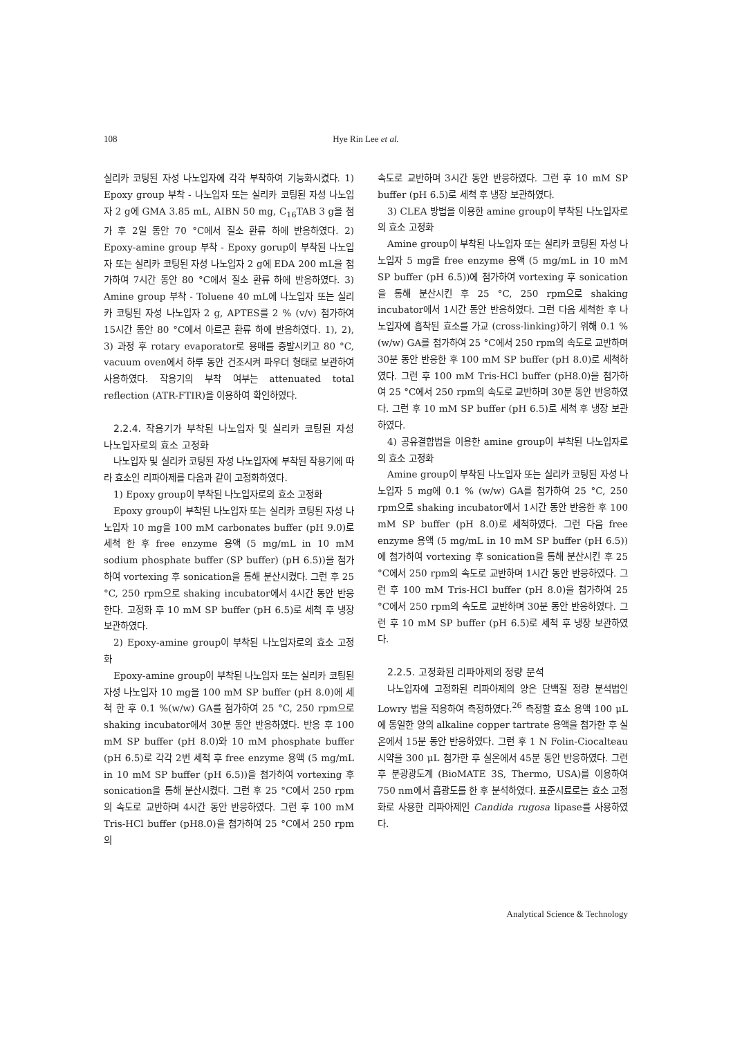108
Hye Rin Lee et al.
실리카 코팅된 자성 나노입자에 각각 부착하여 기능화시켰다. 1) Epoxy group 부착 - 나노입자 또는 실리카 코팅된 자성 나노입자 2 g에 GMA 3.85 mL, AIBN 50 mg, C<sub>16</sub>TAB 3 g을 첨가 후 2일 동안 70 °C에서 질소 환류 하에 반응하였다. 2) Epoxy-amine group 부착 - Epoxy gorup이 부착된 나노입자 또는 실리카 코팅된 자성 나노입자 2 g에 EDA 200 mL을 첨가하여 7시간 동안 80 °C에서 질소 환류 하에 반응하였다. 3) Amine group 부착 - Toluene 40 mL에 나노입자 또는 실리카 코팅된 자성 나노입자 2 g, APTES를 2 % (v/v) 첨가하여 15시간 동안 80 °C에서 아르곤 환류 하에 반응하였다. 1), 2), 3) 과정 후 rotary evaporator로 용매를 증발시키고 80 °C, vacuum oven에서 하루 동안 건조시켜 파우더 형태로 보관하여 사용하였다. 작용기의 부착 여부는 attenuated total reflection (ATR-FTIR)을 이용하여 확인하였다.
2.2.4. 작용기가 부착된 나노입자 및 실리카 코팅된 자성 나노입자로의 효소 고정화
나노입자 및 실리카 코팅된 자성 나노입자에 부착된 작용기에 따라 효소인 리파아제를 다음과 같이 고정화하였다.
1) Epoxy group이 부착된 나노입자로의 효소 고정화
Epoxy group이 부착된 나노입자 또는 실리카 코팅된 자성 나노입자 10 mg을 100 mM carbonates buffer (pH 9.0)로 세척 한 후 free enzyme 용액 (5 mg/mL in 10 mM sodium phosphate buffer (SP buffer) (pH 6.5))을 첨가하여 vortexing 후 sonication을 통해 분산시켰다. 그런 후 25 °C, 250 rpm으로 shaking incubator에서 4시간 동안 반응한다. 고정화 후 10 mM SP buffer (pH 6.5)로 세척 후 냉장 보관하였다.
2) Epoxy-amine group이 부착된 나노입자로의 효소 고정화
Epoxy-amine group이 부착된 나노입자 또는 실리카 코팅된 자성 나노입자 10 mg을 100 mM SP buffer (pH 8.0)에 세척 한 후 0.1 %(w/w) GA를 첨가하여 25 °C, 250 rpm으로 shaking incubator에서 30분 동안 반응하였다. 반응 후 100 mM SP buffer (pH 8.0)와 10 mM phosphate buffer (pH 6.5)로 각각 2번 세척 후 free enzyme 용액 (5 mg/mL in 10 mM SP buffer (pH 6.5))을 첨가하여 vortexing 후 sonication을 통해 분산시켰다. 그런 후 25 °C에서 250 rpm의 속도로 교반하며 4시간 동안 반응하였다. 그런 후 100 mM Tris-HCl buffer (pH8.0)을 첨가하여 25 °C에서 250 rpm의
속도로 교반하며 3시간 동안 반응하였다. 그런 후 10 mM SP buffer (pH 6.5)로 세척 후 냉장 보관하였다.
3) CLEA 방법을 이용한 amine group이 부착된 나노입자로의 효소 고정화
Amine group이 부착된 나노입자 또는 실리카 코팅된 자성 나노입자 5 mg을 free enzyme 용액 (5 mg/mL in 10 mM SP buffer (pH 6.5))에 첨가하여 vortexing 후 sonication을 통해 분산시킨 후 25 °C, 250 rpm으로 shaking incubator에서 1시간 동안 반응하였다. 그런 다음 세척한 후 나노입자에 흡착된 효소를 가교 (cross-linking)하기 위해 0.1 %(w/w) GA를 첨가하여 25 °C에서 250 rpm의 속도로 교반하며 30분 동안 반응한 후 100 mM SP buffer (pH 8.0)로 세척하였다. 그런 후 100 mM Tris-HCl buffer (pH8.0)을 첨가하여 25 °C에서 250 rpm의 속도로 교반하며 30분 동안 반응하였다. 그런 후 10 mM SP buffer (pH 6.5)로 세척 후 냉장 보관하였다.
4) 공유결합법을 이용한 amine group이 부착된 나노입자로의 효소 고정화
Amine group이 부착된 나노입자 또는 실리카 코팅된 자성 나노입자 5 mg에 0.1 % (w/w) GA를 첨가하여 25 °C, 250 rpm으로 shaking incubator에서 1시간 동안 반응한 후 100 mM SP buffer (pH 8.0)로 세척하였다. 그런 다음 free enzyme 용액 (5 mg/mL in 10 mM SP buffer (pH 6.5))에 첨가하여 vortexing 후 sonication을 통해 분산시킨 후 25 °C에서 250 rpm의 속도로 교반하며 1시간 동안 반응하였다. 그런 후 100 mM Tris-HCl buffer (pH 8.0)을 첨가하여 25 °C에서 250 rpm의 속도로 교반하며 30분 동안 반응하였다. 그런 후 10 mM SP buffer (pH 6.5)로 세척 후 냉장 보관하였다.
2.2.5. 고정화된 리파아제의 정량 분석
나노입자에 고정화된 리파아제의 양은 단백질 정량 분석법인 Lowry 법을 적용하여 측정하였다.<sup>26</sup> 측정할 효소 용액 100 μL에 동일한 양의 alkaline copper tartrate 용액을 첨가한 후 실온에서 15분 동안 반응하였다. 그런 후 1 N Folin-Ciocalteau 시약을 300 μL 첨가한 후 실온에서 45분 동안 반응하였다. 그런 후 분광광도계 (BioMATE 3S, Thermo, USA)를 이용하여 750 nm에서 흡광도를 한 후 분석하였다. 표준시료로는 효소 고정화로 사용한 리파아제인 Candida rugosa lipase를 사용하였다.
Analytical Science & Technology